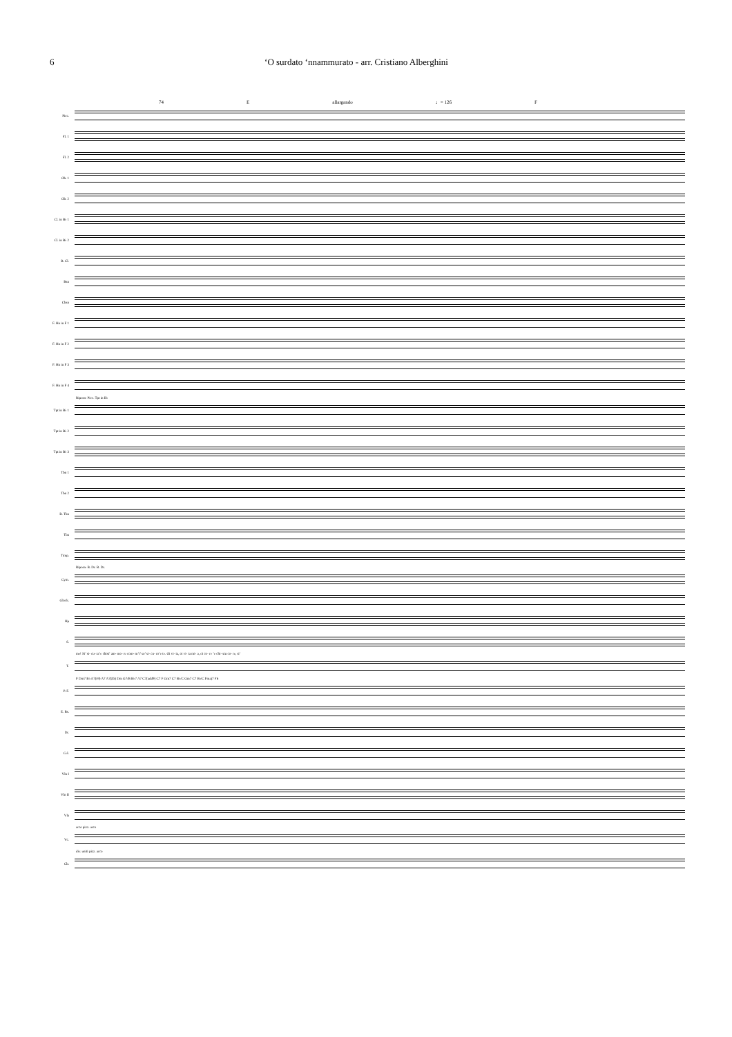6 ‘O surdato ‘nnammurato - arr. Cristiano Alberghini
74 E allargando ♩= 126 F
Picc.
Fl. 1
Fl. 2
Ob. 1
Ob. 2
Cl. in B♭ 1
Cl. in B♭ 2
B. Cl.
Bsn
Cbsn
F. Hn in F 1
F. Hn in F 2
F. Hn in F 3
F. Hn in F 4
Riporre Picc. Tpt in B♭
Tpt in B♭ 1
Tpt in B♭ 2
Tpt in B♭ 3
Tbn 1
Tbn 2
B. Tbn
Tba
Timp.
Riporre B. Dr. B. Dr.
Cym.
Glock.
Hp
S.
me! Si’ si- cu- ra’e chist’ am- mo- re com- m’i’ so’ si- cu- ro’e te. Oi vi- ta, oi vi- ta mi- a, oi co- re ’e chi- stu co- re, si’
T.
F Dm7 B♭ A7(♭9) A7 A7(♯5) Dm G7/B B♭7 A7 C7(add9) C7 F Gm7 C7 B♭/C Gm7 C7 B♭/C Fmaj7 F6
P. F.
E. Bs.
Dr.
Cel.
Vln I
Vln II
Vla
arco pizz. arco
Vc.
div. uniti pizz. arco
Cb.